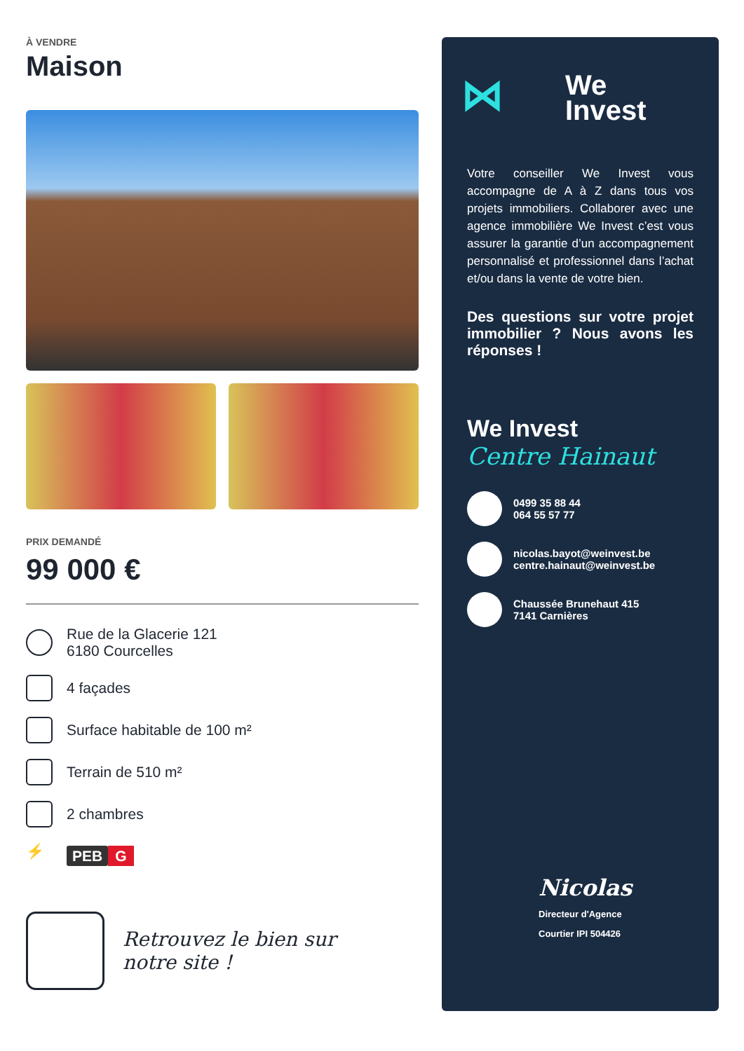À VENDRE
Maison
PRIX DEMANDÉ
99 000 €
Rue de la Glacerie 121
6180 Courcelles
4 façades
Surface habitable de 100 m²
Terrain de 510 m²
2 chambres
⚡
PEB G
Retrouvez le bien sur
notre site !
⋈ We
Invest
Votre conseiller We Invest vous accompagne de A à Z dans tous vos projets immobiliers. Collaborer avec une agence immobilière We Invest c’est vous assurer la garantie d’un accompagnement personnalisé et professionnel dans l’achat et/ou dans la vente de votre bien.
Des questions sur votre projet immobilier ? Nous avons les réponses !
We Invest
Centre Hainaut
0499 35 88 44
064 55 57 77
nicolas.bayot@weinvest.be
centre.hainaut@weinvest.be
Chaussée Brunehaut 415
7141 Carnières
Nicolas
Directeur d'Agence
Courtier IPI 504426